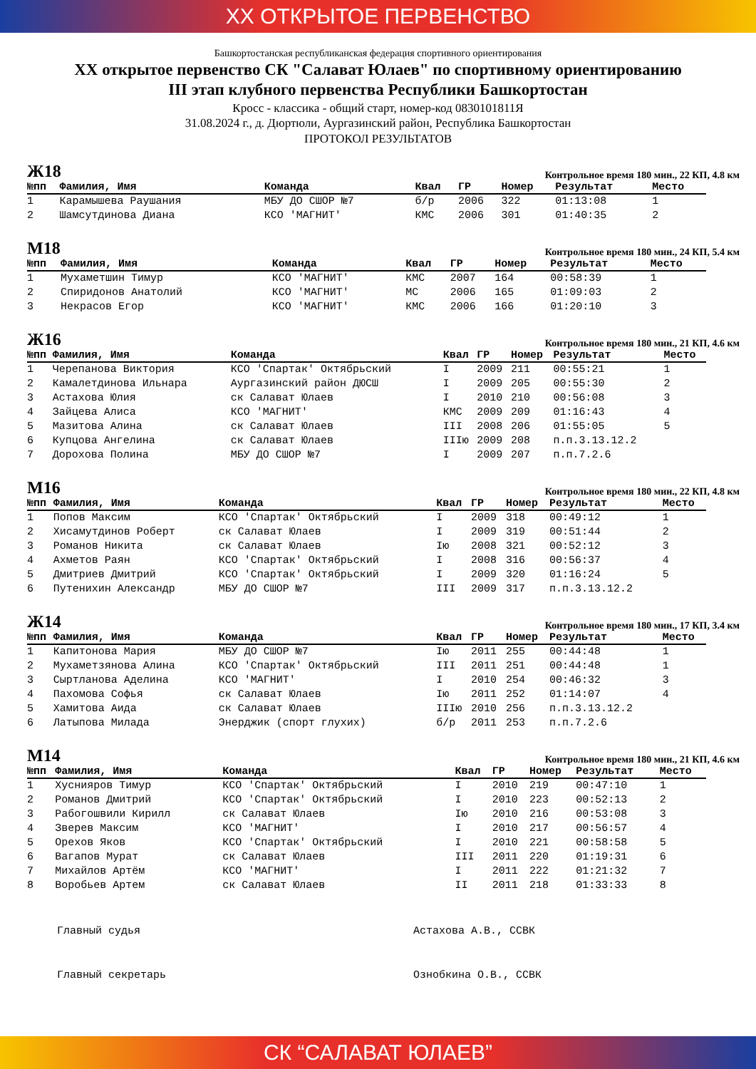XX ОТКРЫТОЕ ПЕРВЕНСТВО
Башкортостанская республиканская федерация спортивного ориентирования
XX открытое первенство СК "Салават Юлаев" по спортивному ориентированию
III этап клубного первенства Республики Башкортостан
Кросс - классика - общий старт, номер-код 0830101811Я
31.08.2024 г., д. Дюртюли, Аургазинский район, Республика Башкортостан
ПРОТОКОЛ РЕЗУЛЬТАТОВ
Ж18
Контрольное время 180 мин., 22 КП, 4.8 км
| №пп | Фамилия, Имя | Команда | Квал | ГР | Номер | Результат | Место |
| --- | --- | --- | --- | --- | --- | --- | --- |
| 1 | Карамышева Раушания | МБУ ДО СШОР №7 | б/р | 2006 | 322 | 01:13:08 | 1 |
| 2 | Шамсутдинова Диана | КСО 'МАГНИТ' | КМС | 2006 | 301 | 01:40:35 | 2 |
М18
Контрольное время 180 мин., 24 КП, 5.4 км
| №пп | Фамилия, Имя | Команда | Квал | ГР | Номер | Результат | Место |
| --- | --- | --- | --- | --- | --- | --- | --- |
| 1 | Мухаметшин Тимур | КСО 'МАГНИТ' | КМС | 2007 | 164 | 00:58:39 | 1 |
| 2 | Спиридонов Анатолий | КСО 'МАГНИТ' | МС | 2006 | 165 | 01:09:03 | 2 |
| 3 | Некрасов Егор | КСО 'МАГНИТ' | КМС | 2006 | 166 | 01:20:10 | 3 |
Ж16
Контрольное время 180 мин., 21 КП, 4.6 км
| №пп | Фамилия, Имя | Команда | Квал | ГР | Номер | Результат | Место |
| --- | --- | --- | --- | --- | --- | --- | --- |
| 1 | Черепанова Виктория | КСО 'Спартак' Октябрьский | I | 2009 | 211 | 00:55:21 | 1 |
| 2 | Камалетдинова Ильнара | Аургазинский район ДЮСШ | I | 2009 | 205 | 00:55:30 | 2 |
| 3 | Астахова Юлия | ск Салават Юлаев | I | 2010 | 210 | 00:56:08 | 3 |
| 4 | Зайцева Алиса | КСО 'МАГНИТ' | КМС | 2009 | 209 | 01:16:43 | 4 |
| 5 | Мазитова Алина | ск Салават Юлаев | III | 2008 | 206 | 01:55:05 | 5 |
| 6 | Купцова Ангелина | ск Салават Юлаев | IIIю | 2009 | 208 | п.п.3.13.12.2 | |
| 7 | Дорохова Полина | МБУ ДО СШОР №7 | I | 2009 | 207 | п.п.7.2.6 | |
М16
Контрольное время 180 мин., 22 КП, 4.8 км
| №пп | Фамилия, Имя | Команда | Квал | ГР | Номер | Результат | Место |
| --- | --- | --- | --- | --- | --- | --- | --- |
| 1 | Попов Максим | КСО 'Спартак' Октябрьский | I | 2009 | 318 | 00:49:12 | 1 |
| 2 | Хисамутдинов Роберт | ск Салават Юлаев | I | 2009 | 319 | 00:51:44 | 2 |
| 3 | Романов Никита | ск Салават Юлаев | Iю | 2008 | 321 | 00:52:12 | 3 |
| 4 | Ахметов Раян | КСО 'Спартак' Октябрьский | I | 2008 | 316 | 00:56:37 | 4 |
| 5 | Дмитриев Дмитрий | КСО 'Спартак' Октябрьский | I | 2009 | 320 | 01:16:24 | 5 |
| 6 | Путенихин Александр | МБУ ДО СШОР №7 | III | 2009 | 317 | п.п.3.13.12.2 | |
Ж14
Контрольное время 180 мин., 17 КП, 3.4 км
| №пп | Фамилия, Имя | Команда | Квал | ГР | Номер | Результат | Место |
| --- | --- | --- | --- | --- | --- | --- | --- |
| 1 | Капитонова Мария | МБУ ДО СШОР №7 | Iю | 2011 | 255 | 00:44:48 | 1 |
| 2 | Мухаметзянова Алина | КСО 'Спартак' Октябрьский | III | 2011 | 251 | 00:44:48 | 1 |
| 3 | Сыртланова Аделина | КСО 'МАГНИТ' | I | 2010 | 254 | 00:46:32 | 3 |
| 4 | Пахомова Софья | ск Салават Юлаев | Iю | 2011 | 252 | 01:14:07 | 4 |
| 5 | Хамитова Аида | ск Салават Юлаев | IIIю | 2010 | 256 | п.п.3.13.12.2 | |
| 6 | Латыпова Милада | Энерджик (спорт глухих) | б/р | 2011 | 253 | п.п.7.2.6 | |
М14
Контрольное время 180 мин., 21 КП, 4.6 км
| №пп | Фамилия, Имя | Команда | Квал | ГР | Номер | Результат | Место |
| --- | --- | --- | --- | --- | --- | --- | --- |
| 1 | Хуснияров Тимур | КСО 'Спартак' Октябрьский | I | 2010 | 219 | 00:47:10 | 1 |
| 2 | Романов Дмитрий | КСО 'Спартак' Октябрьский | I | 2010 | 223 | 00:52:13 | 2 |
| 3 | Рабогошвили Кирилл | ск Салават Юлаев | Iю | 2010 | 216 | 00:53:08 | 3 |
| 4 | Зверев Максим | КСО 'МАГНИТ' | I | 2010 | 217 | 00:56:57 | 4 |
| 5 | Орехов Яков | КСО 'Спартак' Октябрьский | I | 2010 | 221 | 00:58:58 | 5 |
| 6 | Вагапов Мурат | ск Салават Юлаев | III | 2011 | 220 | 01:19:31 | 6 |
| 7 | Михайлов Артём | КСО 'МАГНИТ' | I | 2011 | 222 | 01:21:32 | 7 |
| 8 | Воробьев Артем | ск Салават Юлаев | II | 2011 | 218 | 01:33:33 | 8 |
Главный судья Астахова А.В., ССВК
Главный секретарь Ознобкина О.В., ССВК
СК “САЛАВАТ ЮЛАЕВ”